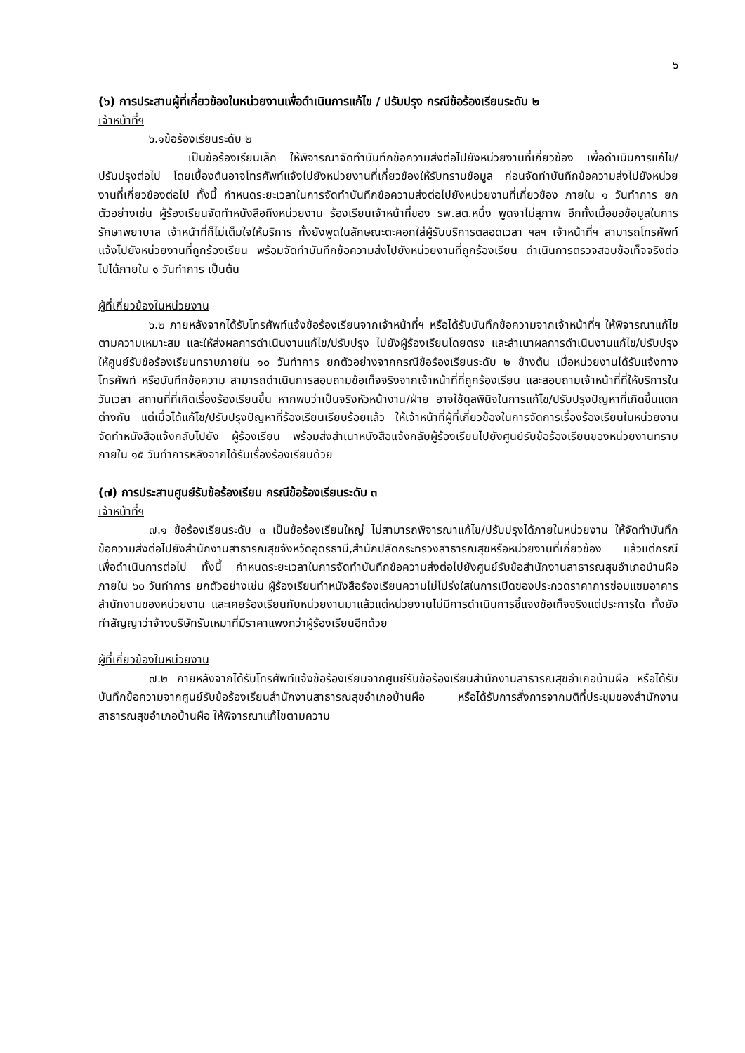๖
(๖) การประสานผู้ที่เกี่ยวข้องในหน่วยงานเพื่อดำเนินการแก้ไข / ปรับปรุง กรณีข้อร้องเรียนระดับ ๒
เจ้าหน้าที่ฯ
๖.๑ข้อร้องเรียนระดับ ๒
เป็นข้อร้องเรียนเล็ก ให้พิจารณาจัดทำบันทึกข้อความส่งต่อไปยังหน่วยงานที่เกี่ยวข้อง เพื่อดำเนินการแก้ไข/ปรับปรุงต่อไป โดยเบื้องต้นอาจโทรศัพท์แจ้งไปยังหน่วยงานที่เกี่ยวข้องให้รับทราบข้อมูล ก่อนจัดทำบันทึกข้อความส่งไปยังหน่วยงานที่เกี่ยวข้องต่อไป ทั้งนี้ กำหนดระยะเวลาในการจัดทำบันทึกข้อความส่งต่อไปยังหน่วยงานที่เกี่ยวข้อง ภายใน ๑ วันทำการ ยกตัวอย่างเช่น ผู้ร้องเรียนจัดทำหนังสือถึงหน่วยงาน ร้องเรียนเจ้าหน้าที่ของ รพ.สต.หนึ่ง พูดจาไม่สุภาพ อีกทั้งเมื่อขอข้อมูลในการรักษาพยาบาล เจ้าหน้าที่ก็ไม่เต็มใจให้บริการ ทั้งยังพูดในลักษณะตะคอกใส่ผู้รับบริการตลอดเวลา ฯลฯ เจ้าหน้าที่ฯ สามารถโทรศัพท์แจ้งไปยังหน่วยงานที่ถูกร้องเรียน พร้อมจัดทำบันทึกข้อความส่งไปยังหน่วยงานที่ถูกร้องเรียน ดำเนินการตรวจสอบข้อเท็จจริงต่อไปได้ภายใน ๑ วันทำการ เป็นต้น
ผู้ที่เกี่ยวข้องในหน่วยงาน
๖.๒ ภายหลังจากได้รับโทรศัพท์แจ้งข้อร้องเรียนจากเจ้าหน้าที่ฯ หรือได้รับบันทึกข้อความจากเจ้าหน้าที่ฯ ให้พิจารณาแก้ไขตามความเหมาะสม และให้ส่งผลการดำเนินงานแก้ไข/ปรับปรุง ไปยังผู้ร้องเรียนโดยตรง และสำเนาผลการดำเนินงานแก้ไข/ปรับปรุงให้ศูนย์รับข้อร้องเรียนทราบภายใน ๑๐ วันทำการ ยกตัวอย่างจากกรณีข้อร้องเรียนระดับ ๒ ข้างต้น เมื่อหน่วยงานได้รับแจ้งทางโทรศัพท์ หรือบันทึกข้อความ สามารถดำเนินการสอบถามข้อเท็จจริงจากเจ้าหน้าที่ที่ถูกร้องเรียน และสอบถามเจ้าหน้าที่ที่ให้บริการในวันเวลา สถานที่ที่เกิดเรื่องร้องเรียนขึ้น หากพบว่าเป็นจริงหัวหน้างาน/ฝ่าย อาจใช้ดุลพินิจในการแก้ไข/ปรับปรุงปัญหาที่เกิดขึ้นแตกต่างกัน แต่เมื่อได้แก้ไข/ปรับปรุงปัญหาที่ร้องเรียนเรียบร้อยแล้ว ให้เจ้าหน้าที่ผู้ที่เกี่ยวข้องในการจัดการเรื่องร้องเรียนในหน่วยงาน จัดทำหนังสือแจ้งกลับไปยัง ผู้ร้องเรียน พร้อมส่งสำเนาหนังสือแจ้งกลับผู้ร้องเรียนไปยังศูนย์รับข้อร้องเรียนของหน่วยงานทราบ ภายใน ๑๕ วันทำการหลังจากได้รับเรื่องร้องเรียนด้วย
(๗) การประสานศูนย์รับข้อร้องเรียน กรณีข้อร้องเรียนระดับ ๓
เจ้าหน้าที่ฯ
๗.๑ ข้อร้องเรียนระดับ ๓ เป็นข้อร้องเรียนใหญ่ ไม่สามารถพิจารณาแก้ไข/ปรับปรุงได้ภายในหน่วยงาน ให้จัดทำบันทึกข้อความส่งต่อไปยังสำนักงานสาธารณสุขจังหวัดอุดรธานี,สำนักปลัดกระทรวงสาธารณสุขหรือหน่วยงานที่เกี่ยวข้อง แล้วแต่กรณี เพื่อดำเนินการต่อไป ทั้งนี้ กำหนดระยะเวลาในการจัดทำบันทึกข้อความส่งต่อไปยังศูนย์รับข้อสำนักงานสาธารณสุขอำเภอบ้านผือ ภายใน ๖๐ วันทำการ ยกตัวอย่างเช่น ผู้ร้องเรียนทำหนังสือร้องเรียนความไม่โปร่งใสในการเปิดซองประกวดราคาการซ่อมแซมอาคารสำนักงานของหน่วยงาน และเคยร้องเรียนกับหน่วยงานมาแล้วแต่หน่วยงานไม่มีการดำเนินการชี้แจงข้อเท็จจริงแต่ประการใด ทั้งยังทำสัญญาว่าจ้างบริษัทรับเหมาที่มีราคาแพงกว่าผู้ร้องเรียนอีกด้วย
ผู้ที่เกี่ยวข้องในหน่วยงาน
๗.๒ ภายหลังจากได้รับโทรศัพท์แจ้งข้อร้องเรียนจากศูนย์รับข้อร้องเรียนสำนักงานสาธารณสุขอำเภอบ้านผือ หรือได้รับบันทึกข้อความจากศูนย์รับข้อร้องเรียนสำนักงานสาธารณสุขอำเภอบ้านผือ หรือได้รับการสั่งการจากมติที่ประชุมของสำนักงานสาธารณสุขอำเภอบ้านผือ ให้พิจารณาแก้ไขตามความ